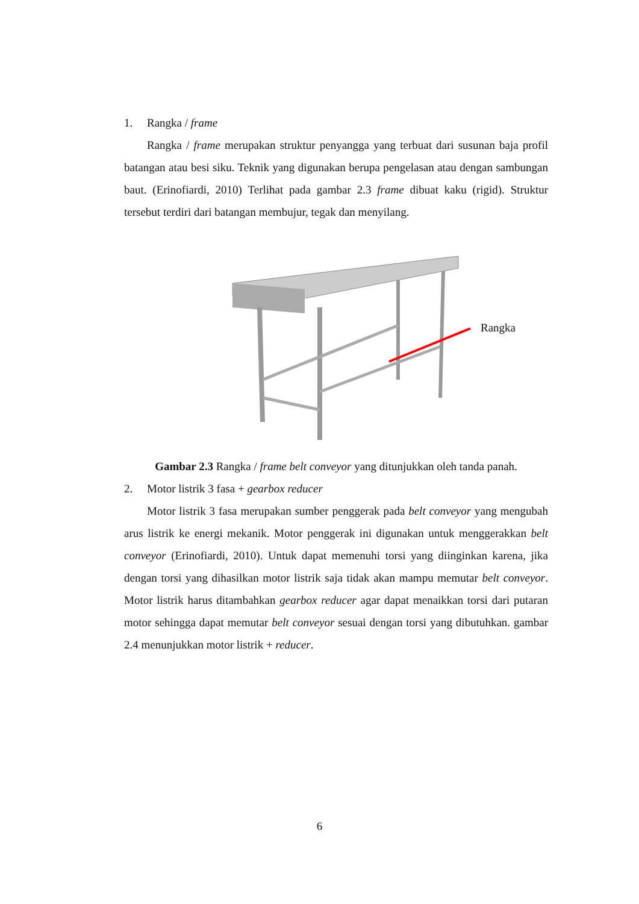1. Rangka / frame
Rangka / frame merupakan struktur penyangga yang terbuat dari susunan baja profil batangan atau besi siku. Teknik yang digunakan berupa pengelasan atau dengan sambungan baut. (Erinofiardi, 2010) Terlihat pada gambar 2.3 frame dibuat kaku (rigid). Struktur tersebut terdiri dari batangan membujur, tegak dan menyilang.
Rangka
Gambar 2.3 Rangka / frame belt conveyor yang ditunjukkan oleh tanda panah.
2. Motor listrik 3 fasa + gearbox reducer
Motor listrik 3 fasa merupakan sumber penggerak pada belt conveyor yang mengubah arus listrik ke energi mekanik. Motor penggerak ini digunakan untuk menggerakkan belt conveyor (Erinofiardi, 2010). Untuk dapat memenuhi torsi yang diinginkan karena, jika dengan torsi yang dihasilkan motor listrik saja tidak akan mampu memutar belt conveyor. Motor listrik harus ditambahkan gearbox reducer agar dapat menaikkan torsi dari putaran motor sehingga dapat memutar belt conveyor sesuai dengan torsi yang dibutuhkan. gambar 2.4 menunjukkan motor listrik + reducer.
6